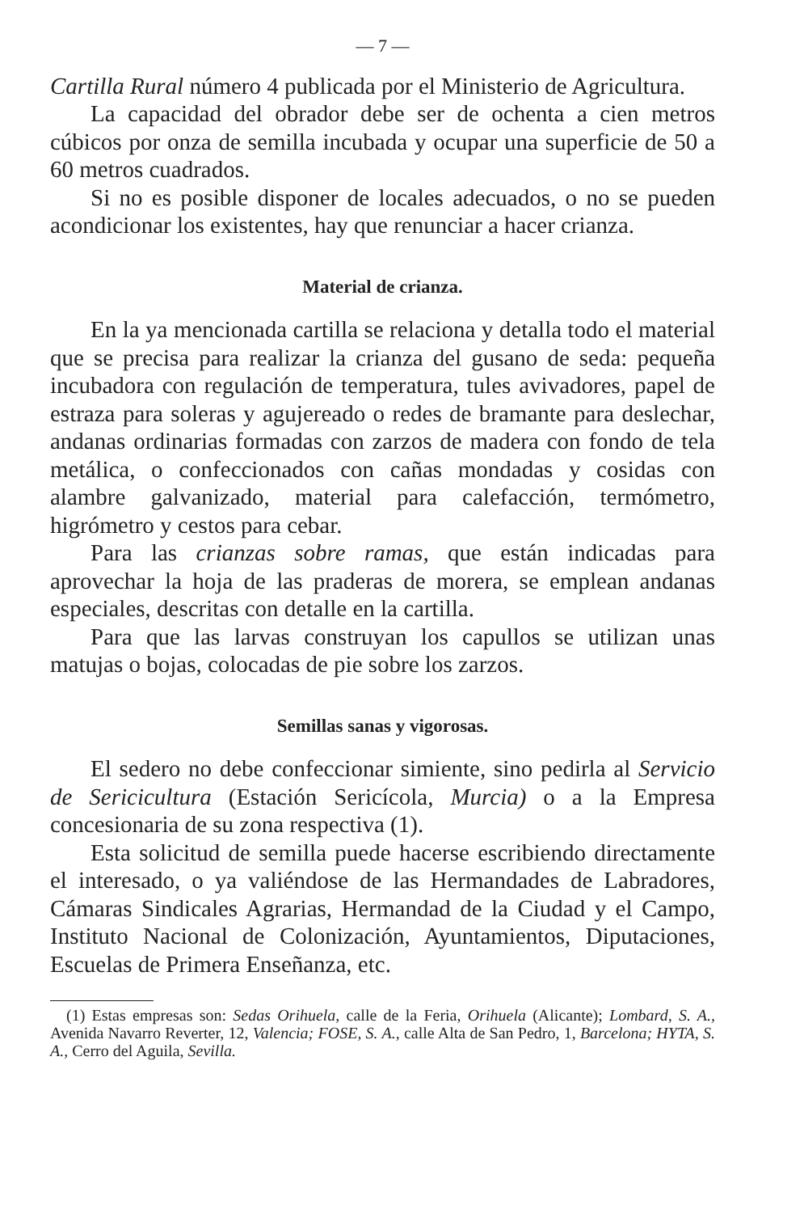— 7 —
Cartilla Rural número 4 publicada por el Ministerio de Agricultura.
La capacidad del obrador debe ser de ochenta a cien metros cúbicos por onza de semilla incubada y ocupar una superficie de 50 a 60 metros cuadrados.
Si no es posible disponer de locales adecuados, o no se pueden acondicionar los existentes, hay que renunciar a hacer crianza.
Material de crianza.
En la ya mencionada cartilla se relaciona y detalla todo el material que se precisa para realizar la crianza del gusano de seda: pequeña incubadora con regulación de temperatura, tules avivadores, papel de estraza para soleras y agujereado o redes de bramante para deslechar, andanas ordinarias formadas con zarzos de madera con fondo de tela metálica, o confeccionados con cañas mondadas y cosidas con alambre galvanizado, material para calefacción, termómetro, higrómetro y cestos para cebar.
Para las crianzas sobre ramas, que están indicadas para aprovechar la hoja de las praderas de morera, se emplean andanas especiales, descritas con detalle en la cartilla.
Para que las larvas construyan los capullos se utilizan unas matujas o bojas, colocadas de pie sobre los zarzos.
Semillas sanas y vigorosas.
El sedero no debe confeccionar simiente, sino pedirla al Servicio de Sericicultura (Estación Sericícola, Murcia) o a la Empresa concesionaria de su zona respectiva (1).
Esta solicitud de semilla puede hacerse escribiendo directamente el interesado, o ya valiéndose de las Hermandades de Labradores, Cámaras Sindicales Agrarias, Hermandad de la Ciudad y el Campo, Instituto Nacional de Colonización, Ayuntamientos, Diputaciones, Escuelas de Primera Enseñanza, etc.
(1) Estas empresas son: Sedas Orihuela, calle de la Feria, Orihuela (Alicante); Lombard, S. A., Avenida Navarro Reverter, 12, Valencia; FOSE, S. A., calle Alta de San Pedro, 1, Barcelona; HYTA, S. A., Cerro del Aguila, Sevilla.